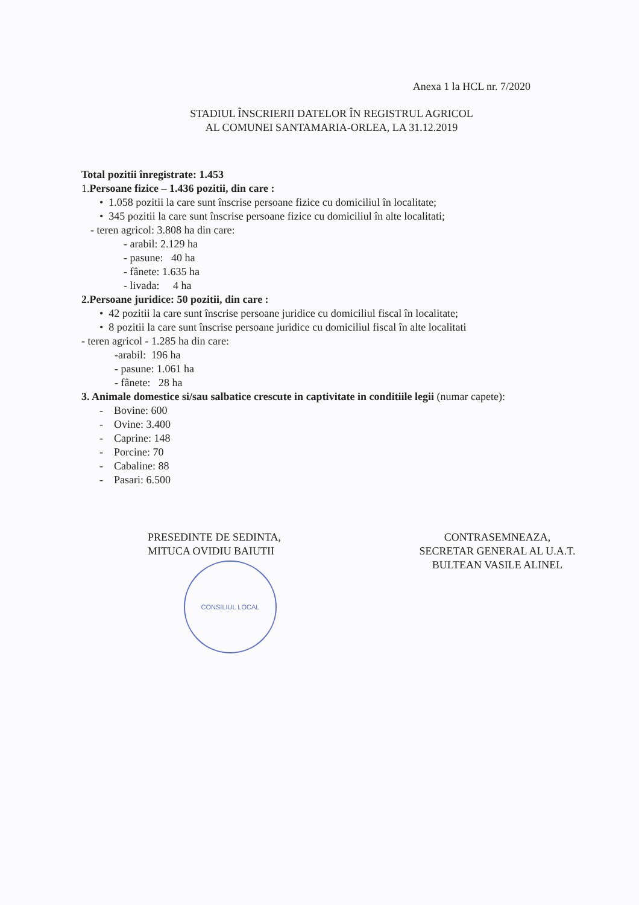Anexa 1 la HCL nr. 7/2020
STADIUL ÎNSCRIERII DATELOR ÎN REGISTRUL AGRICOL
AL COMUNEI SANTAMARIA-ORLEA, LA 31.12.2019
Total pozitii înregistrate: 1.453
1.Persoane fizice – 1.436 pozitii, din care :
• 1.058 pozitii la care sunt înscrise persoane fizice cu domiciliul în localitate;
• 345 pozitii la care sunt înscrise persoane fizice cu domiciliul în alte localitati;
- teren agricol: 3.808 ha din care:
- arabil: 2.129 ha
- pasune: 40 ha
- fânete: 1.635 ha
- livada: 4 ha
2.Persoane juridice: 50 pozitii, din care :
• 42 pozitii la care sunt înscrise persoane juridice cu domiciliul fiscal în localitate;
• 8 pozitii la care sunt înscrise persoane juridice cu domiciliul fiscal în alte localitati
- teren agricol - 1.285 ha din care:
-arabil: 196 ha
- pasune: 1.061 ha
- fânete: 28 ha
3. Animale domestice si/sau salbatice crescute in captivitate in conditiile legii (numar capete):
- Bovine: 600
- Ovine: 3.400
- Caprine: 148
- Porcine: 70
- Cabaline: 88
- Pasari: 6.500
PRESEDINTE DE SEDINTA,
MITUCA OVIDIU BAIUTII
CONSILIUL LOCAL
CONTRASEMNEAZA,
SECRETAR GENERAL AL U.A.T.
BULTEAN VASILE ALINEL